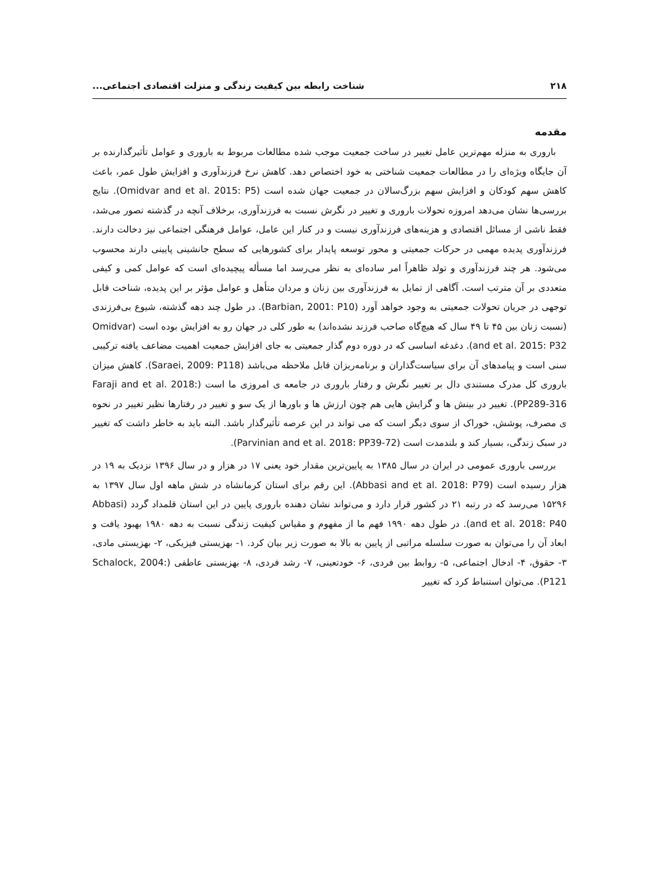۲۱۸ شناخت رابطه بین کیفیت زندگی و منزلت اقتصادی اجتماعی...
مقدمه
باروری به منزله مهم‌ترین عامل تغییر در ساخت جمعیت موجب شده مطالعات مربوط به باروری و عوامل تأثیرگذارنده بر آن جایگاه ویژه‌ای را در مطالعات جمعیت شناختی به خود اختصاص دهد. کاهش نرخ فرزندآوری و افزایش طول عمر، باعث کاهش سهم کودکان و افزایش سهم بزرگ‌سالان در جمعیت جهان شده است (Omidvar and et al. 2015: P5). نتایج بررسی‌ها نشان می‌دهد امروزه تحولات باروری و تغییر در نگرش نسبت به فرزندآوری، برخلاف آنچه در گذشته تصور می‌شد، فقط ناشی از مسائل اقتصادی و هزینه‌های فرزندآوری نیست و در کنار این عامل، عوامل فرهنگی اجتماعی نیز دخالت دارند. فرزندآوری پدیده مهمی در حرکات جمعیتی و محور توسعه پایدار برای کشورهایی که سطح جانشینی پایینی دارند محسوب می‌شود. هر چند فرزندآوری و تولد ظاهراً امر ساده‌ای به نظر می‌رسد اما مسأله پیچیده‌ای است که عوامل کمی و کیفی متعددی بر آن مترتب است. آگاهی از تمایل به فرزندآوری بین زنان و مردان متأهل و عوامل مؤثر بر این پدیده، شناخت قابل توجهی در جریان تحولات جمعیتی به وجود خواهد آورد (Barbian, 2001: P10). در طول چند دهه گذشته، شیوع بی‌فرزندی (نسبت زنان بین ۴۵ تا ۴۹ سال که هیچ‌گاه صاحب فرزند نشده‌اند) به طور کلی در جهان رو به افزایش بوده است (Omidvar and et al. 2015: P32). دغدغه اساسی که در دوره دوم گذار جمعیتی به جای افزایش جمعیت اهمیت مضاعف یافته ترکیبی سنی است و پیامدهای آن برای سیاست‌گذاران و برنامه‌ریزان قابل ملاحظه می‌باشد (Saraei, 2009: P118). کاهش میزان باروری کل مدرک مستندی دال بر تغییر نگرش و رفتار باروری در جامعه ی امروزی ما است (Faraji and et al. 2018: PP289-316). تغییر در بینش ها و گرایش هایی هم چون ارزش ها و باورها از یک سو و تغییر در رفتارها نظیر تغییر در نحوه ی مصرف، پوشش، خوراک از سوی دیگر است که می تواند در این عرصه تأثیرگذار باشد. البته باید به خاطر داشت که تغییر در سبک زندگی، بسیار کند و بلندمدت است (Parvinian and et al. 2018: PP39-72).
بررسی باروری عمومی در ایران در سال ۱۳۸۵ به پایین‌ترین مقدار خود یعنی ۱۷ در هزار و در سال ۱۳۹۶ نزدیک به ۱۹ در هزار رسیده است (Abbasi and et al. 2018: P79). این رقم برای استان کرمانشاه در شش ماهه اول سال ۱۳۹۷ به ۱۵۲۹۶ می‌رسد که در رتبه ۲۱ در کشور قرار دارد و می‌تواند نشان دهنده باروری پایین در این استان قلمداد گردد (Abbasi and et al. 2018: P40). در طول دهه ۱۹۹۰ فهم ما از مفهوم و مقیاس کیفیت زندگی نسبت به دهه ۱۹۸۰ بهبود یافت و ابعاد آن را می‌توان به صورت سلسله مراتبی از پایین به بالا به صورت زیر بیان کرد. ۱- بهزیستی فیزیکی، ۲- بهزیستی مادی، ۳- حقوق، ۴- ادخال اجتماعی، ۵- روابط بین فردی، ۶- خودتعینی، ۷- رشد فردی، ۸- بهزیستی عاطفی (Schalock, 2004: P121). می‌توان استنباط کرد که تغییر